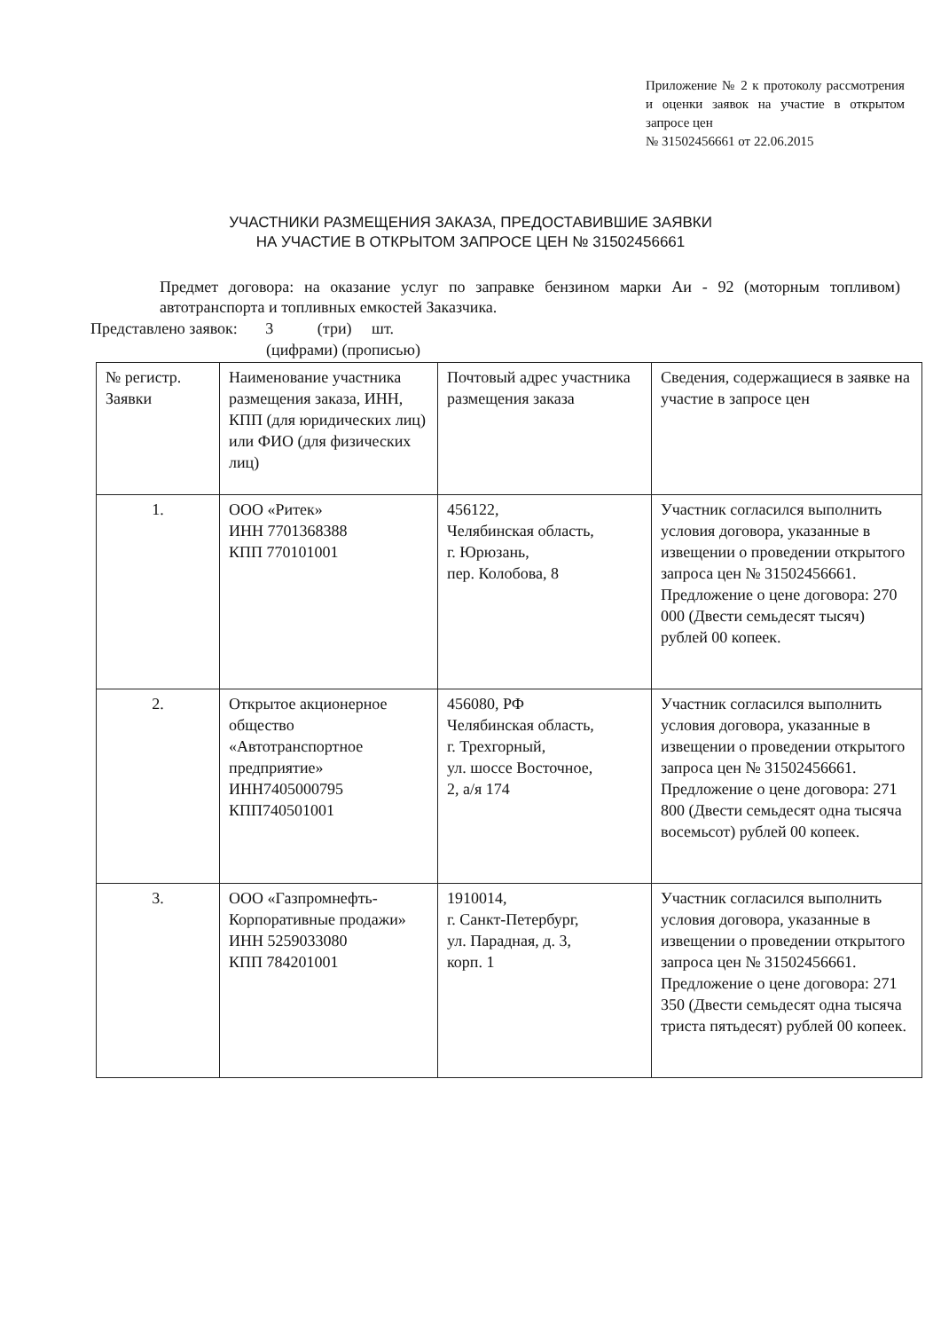Приложение № 2 к протоколу рассмотрения и оценки заявок на участие в открытом запросе цен
№ 31502456661 от 22.06.2015
УЧАСТНИКИ РАЗМЕЩЕНИЯ ЗАКАЗА, ПРЕДОСТАВИВШИЕ ЗАЯВКИ
НА УЧАСТИЕ В ОТКРЫТОМ ЗАПРОСЕ ЦЕН № 31502456661
Предмет договора: на оказание услуг по заправке бензином марки Аи - 92 (моторным топливом) автотранспорта и топливных емкостей Заказчика.
Представлено заявок: 3 (три) шт.
(цифрами) (прописью)
| № регистр. Заявки | Наименование участника размещения заказа, ИНН, КПП (для юридических лиц) или ФИО (для физических лиц) | Почтовый адрес участника размещения заказа | Сведения, содержащиеся в заявке на участие в запросе цен |
| --- | --- | --- | --- |
| 1. | ООО «Ритек» ИНН 7701368388 КПП 770101001 | 456122, Челябинская область, г. Юрюзань, пер. Колобова, 8 | Участник согласился выполнить условия договора, указанные в извещении о проведении открытого запроса цен № 31502456661. Предложение о цене договора: 270 000 (Двести семьдесят тысяч) рублей 00 копеек. |
| 2. | Открытое акционерное общество «Автотранспортное предприятие» ИНН7405000795 КПП740501001 | 456080, РФ Челябинская область, г. Трехгорный, ул. шоссе Восточное, 2, а/я 174 | Участник согласился выполнить условия договора, указанные в извещении о проведении открытого запроса цен № 31502456661. Предложение о цене договора: 271 800 (Двести семьдесят одна тысяча восемьсот) рублей 00 копеек. |
| 3. | ООО «Газпромнефть-Корпоративные продажи» ИНН 5259033080 КПП 784201001 | 1910014, г. Санкт-Петербург, ул. Парадная, д. 3, корп. 1 | Участник согласился выполнить условия договора, указанные в извещении о проведении открытого запроса цен № 31502456661. Предложение о цене договора: 271 350 (Двести семьдесят одна тысяча триста пятьдесят) рублей 00 копеек. |